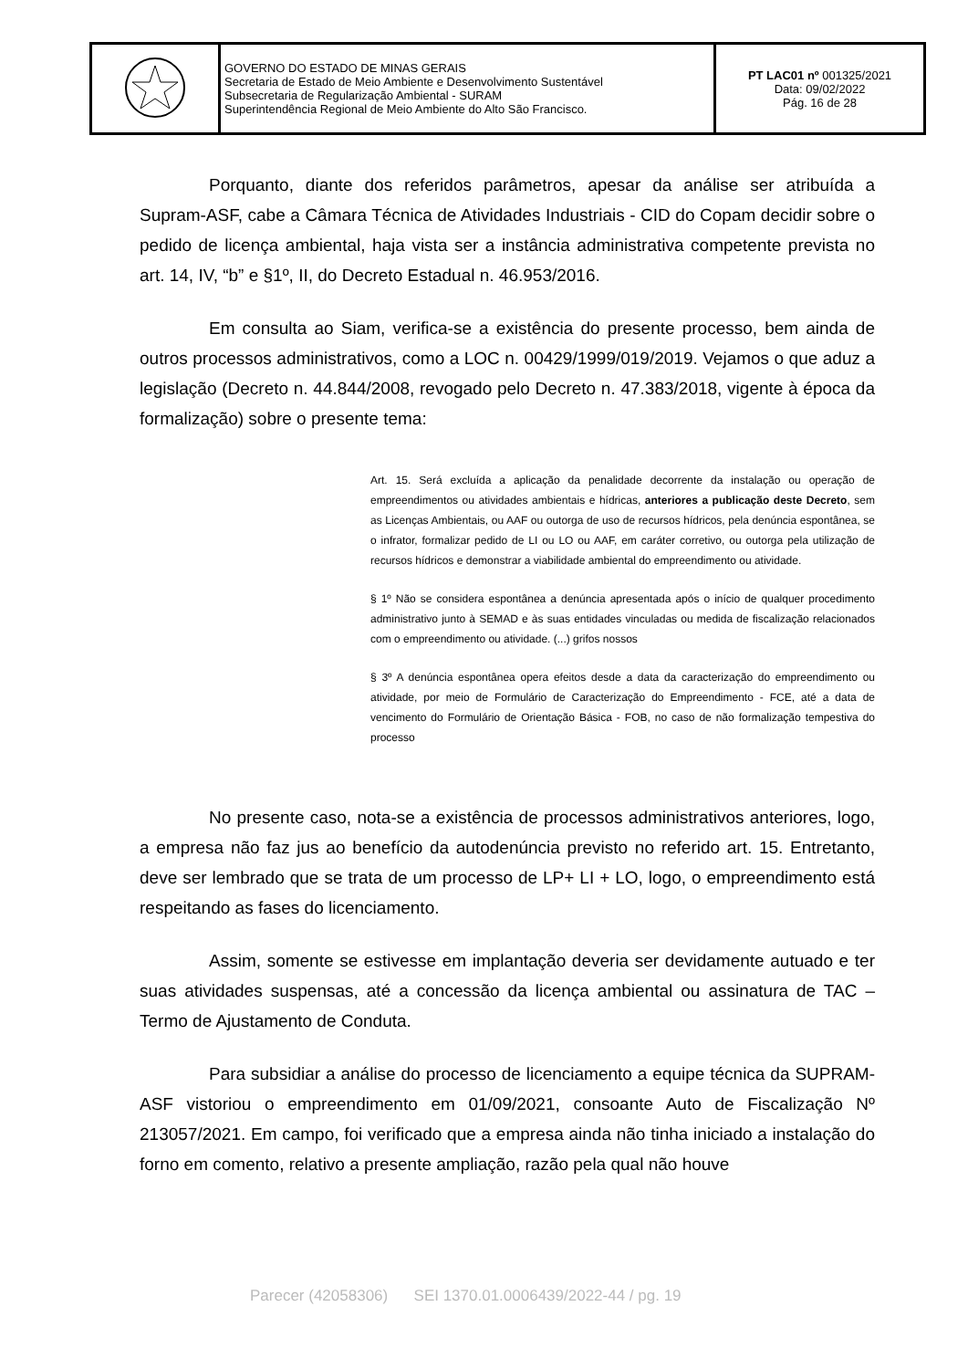| | GOVERNO DO ESTADO DE MINAS GERAIS Secretaria de Estado de Meio Ambiente e Desenvolvimento Sustentável Subsecretaria de Regularização Ambiental - SURAM Superintendência Regional de Meio Ambiente do Alto São Francisco. | PT LAC01 nº 001325/2021 Data: 09/02/2022 Pág. 16 de 28 |
Porquanto, diante dos referidos parâmetros, apesar da análise ser atribuída a Supram-ASF, cabe a Câmara Técnica de Atividades Industriais - CID do Copam decidir sobre o pedido de licença ambiental, haja vista ser a instância administrativa competente prevista no art. 14, IV, “b” e §1º, II, do Decreto Estadual n. 46.953/2016.
Em consulta ao Siam, verifica-se a existência do presente processo, bem ainda de outros processos administrativos, como a LOC n. 00429/1999/019/2019. Vejamos o que aduz a legislação (Decreto n. 44.844/2008, revogado pelo Decreto n. 47.383/2018, vigente à época da formalização) sobre o presente tema:
Art. 15. Será excluída a aplicação da penalidade decorrente da instalação ou operação de empreendimentos ou atividades ambientais e hídricas, anteriores a publicação deste Decreto, sem as Licenças Ambientais, ou AAF ou outorga de uso de recursos hídricos, pela denúncia espontânea, se o infrator, formalizar pedido de LI ou LO ou AAF, em caráter corretivo, ou outorga pela utilização de recursos hídricos e demonstrar a viabilidade ambiental do empreendimento ou atividade.
§ 1º Não se considera espontânea a denúncia apresentada após o início de qualquer procedimento administrativo junto à SEMAD e às suas entidades vinculadas ou medida de fiscalização relacionados com o empreendimento ou atividade. (...) grifos nossos
§ 3º A denúncia espontânea opera efeitos desde a data da caracterização do empreendimento ou atividade, por meio de Formulário de Caracterização do Empreendimento - FCE, até a data de vencimento do Formulário de Orientação Básica - FOB, no caso de não formalização tempestiva do processo
No presente caso, nota-se a existência de processos administrativos anteriores, logo, a empresa não faz jus ao benefício da autodenúncia previsto no referido art. 15. Entretanto, deve ser lembrado que se trata de um processo de LP+ LI + LO, logo, o empreendimento está respeitando as fases do licenciamento.
Assim, somente se estivesse em implantação deveria ser devidamente autuado e ter suas atividades suspensas, até a concessão da licença ambiental ou assinatura de TAC – Termo de Ajustamento de Conduta.
Para subsidiar a análise do processo de licenciamento a equipe técnica da SUPRAM-ASF vistoriou o empreendimento em 01/09/2021, consoante Auto de Fiscalização Nº 213057/2021. Em campo, foi verificado que a empresa ainda não tinha iniciado a instalação do forno em comento, relativo a presente ampliação, razão pela qual não houve
Parecer (42058306) SEI 1370.01.0006439/2022-44 / pg. 19